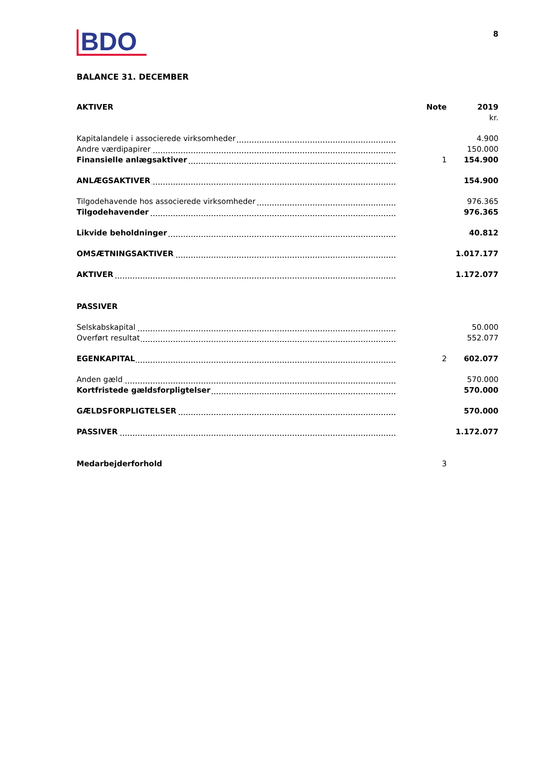BDO
8
BALANCE 31. DECEMBER
| AKTIVER | Note | 2019 |
| --- | --- | --- |
| | | kr. |
| Kapitalandele i associerede virksomheder | | 4.900 |
| Andre værdipapirer | | 150.000 |
| Finansielle anlægsaktiver | 1 | 154.900 |
| ANLÆGSAKTIVER | | 154.900 |
| Tilgodehavende hos associerede virksomheder | | 976.365 |
| Tilgodehavender | | 976.365 |
| Likvide beholdninger | | 40.812 |
| OMSÆTNINGSAKTIVER | | 1.017.177 |
| AKTIVER | | 1.172.077 |
| PASSIVER | | |
| Selskabskapital | | 50.000 |
| Overført resultat | | 552.077 |
| EGENKAPITAL | 2 | 602.077 |
| Anden gæld | | 570.000 |
| Kortfristede gældsforpligtelser | | 570.000 |
| GÆLDSFORPLIGTELSER | | 570.000 |
| PASSIVER | | 1.172.077 |
| Medarbejderforhold | 3 | |